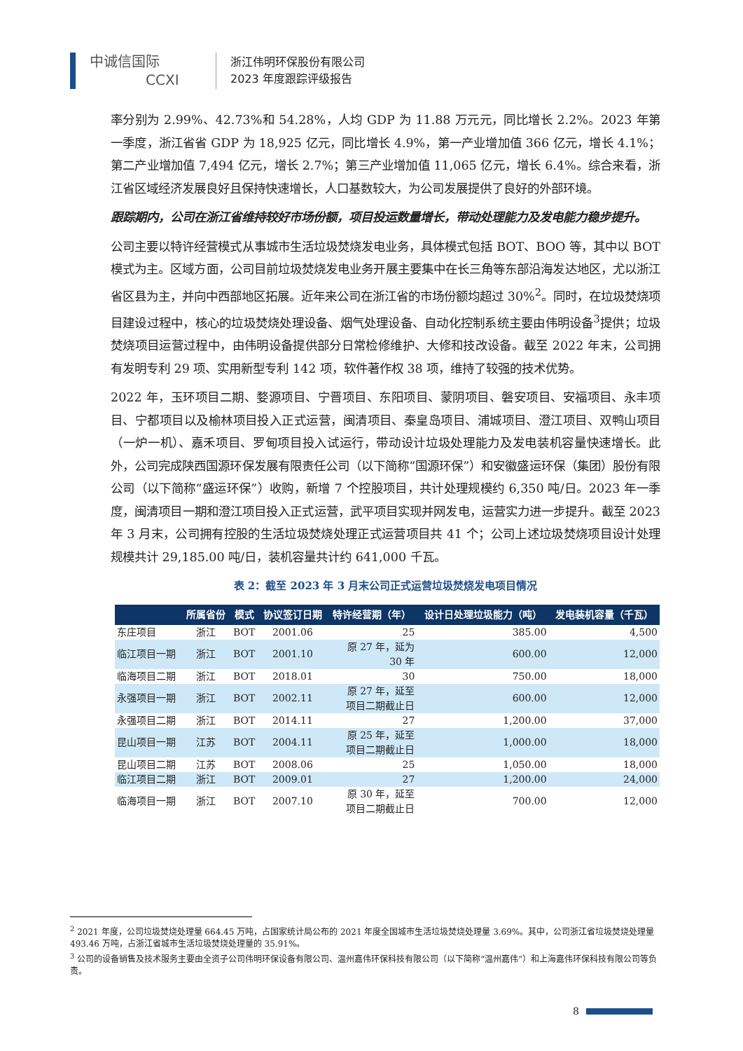中诚信国际
CCXI
浙江伟明环保股份有限公司
2023 年度跟踪评级报告
率分别为 2.99%、42.73%和 54.28%，人均 GDP 为 11.88 万元元，同比增长 2.2%。2023 年第一季度，浙江省省 GDP 为 18,925 亿元，同比增长 4.9%，第一产业增加值 366 亿元，增长 4.1%；第二产业增加值 7,494 亿元，增长 2.7%；第三产业增加值 11,065 亿元，增长 6.4%。综合来看，浙江省区域经济发展良好且保持快速增长，人口基数较大，为公司发展提供了良好的外部环境。
跟踪期内，公司在浙江省维持较好市场份额，项目投运数量增长，带动处理能力及发电能力稳步提升。
公司主要以特许经营模式从事城市生活垃圾焚烧发电业务，具体模式包括 BOT、BOO 等，其中以 BOT 模式为主。区域方面，公司目前垃圾焚烧发电业务开展主要集中在长三角等东部沿海发达地区，尤以浙江省区县为主，并向中西部地区拓展。近年来公司在浙江省的市场份额均超过 30%<sup>2</sup>。同时，在垃圾焚烧项目建设过程中，核心的垃圾焚烧处理设备、烟气处理设备、自动化控制系统主要由伟明设备<sup>3</sup>提供；垃圾焚烧项目运营过程中，由伟明设备提供部分日常检修维护、大修和技改设备。截至 2022 年末，公司拥有发明专利 29 项、实用新型专利 142 项，软件著作权 38 项，维持了较强的技术优势。
2022 年，玉环项目二期、婺源项目、宁晋项目、东阳项目、蒙阴项目、磐安项目、安福项目、永丰项目、宁都项目以及榆林项目投入正式运营，闽清项目、秦皇岛项目、浦城项目、澄江项目、双鸭山项目（一炉一机）、嘉禾项目、罗甸项目投入试运行，带动设计垃圾处理能力及发电装机容量快速增长。此外，公司完成陕西国源环保发展有限责任公司（以下简称“国源环保”）和安徽盛运环保（集团）股份有限公司（以下简称“盛运环保”）收购，新增 7 个控股项目，共计处理规模约 6,350 吨/日。2023 年一季度，闽清项目一期和澄江项目投入正式运营，武平项目实现并网发电，运营实力进一步提升。截至 2023 年 3 月末，公司拥有控股的生活垃圾焚烧处理正式运营项目共 41 个；公司上述垃圾焚烧项目设计处理规模共计 29,185.00 吨/日，装机容量共计约 641,000 千瓦。
表 2：截至 2023 年 3 月末公司正式运营垃圾焚烧发电项目情况
| | 所属省份 | 模式 | 协议签订日期 | 特许经营期（年） | 设计日处理垃圾能力（吨） | 发电装机容量（千瓦） |
| --- | --- | --- | --- | --- | --- | --- |
| 东庄项目 | 浙江 | BOT | 2001.06 | 25 | 385.00 | 4,500 |
| 临江项目一期 | 浙江 | BOT | 2001.10 | 原 27 年，延为 30 年 | 600.00 | 12,000 |
| 临海项目二期 | 浙江 | BOT | 2018.01 | 30 | 750.00 | 18,000 |
| 永强项目一期 | 浙江 | BOT | 2002.11 | 原 27 年，延至 项目二期截止日 | 600.00 | 12,000 |
| 永强项目二期 | 浙江 | BOT | 2014.11 | 27 | 1,200.00 | 37,000 |
| 昆山项目一期 | 江苏 | BOT | 2004.11 | 原 25 年，延至 项目二期截止日 | 1,000.00 | 18,000 |
| 昆山项目二期 | 江苏 | BOT | 2008.06 | 25 | 1,050.00 | 18,000 |
| 临江项目二期 | 浙江 | BOT | 2009.01 | 27 | 1,200.00 | 24,000 |
| 临海项目一期 | 浙江 | BOT | 2007.10 | 原 30 年，延至 项目二期截止日 | 700.00 | 12,000 |
<sup>2</sup> 2021 年度，公司垃圾焚烧处理量 664.45 万吨，占国家统计局公布的 2021 年度全国城市生活垃圾焚烧处理量 3.69%。其中，公司浙江省垃圾焚烧处理量 493.46 万吨，占浙江省城市生活垃圾焚烧处理量的 35.91%。
<sup>3</sup> 公司的设备销售及技术服务主要由全资子公司伟明环保设备有限公司、温州嘉伟环保科技有限公司（以下简称“温州嘉伟”）和上海嘉伟环保科技有限公司等负责。
8